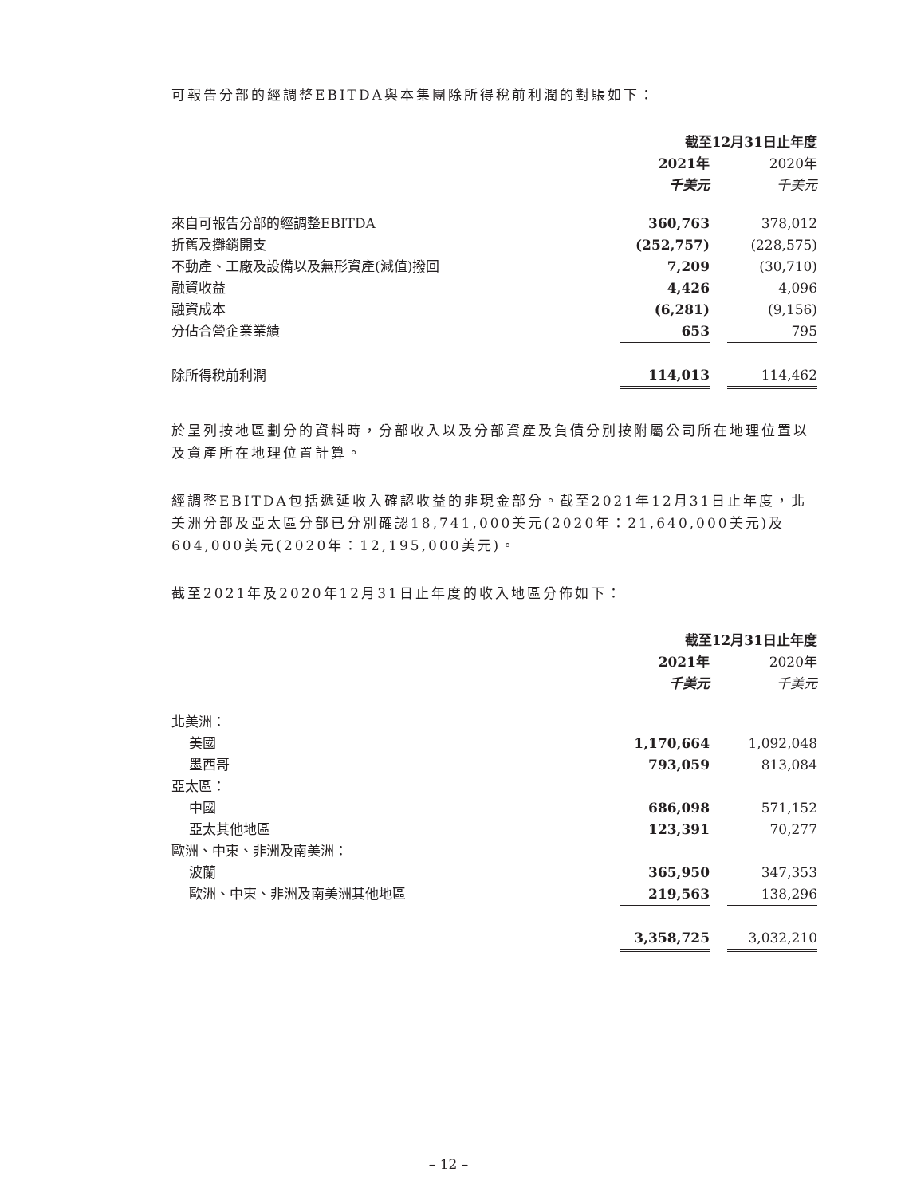可報告分部的經調整EBITDA與本集團除所得稅前利潤的對賬如下：
| | 截至12月31日止年度 | | |
| --- | --- | --- | --- |
| | 2021年 | | 2020年 |
| | 千美元 | | 千美元 |
| 來自可報告分部的經調整EBITDA | 360,763 | | 378,012 |
| 折舊及攤銷開支 | (252,757) | | (228,575) |
| 不動產、工廠及設備以及無形資產(減值)撥回 | 7,209 | | (30,710) |
| 融資收益 | 4,426 | | 4,096 |
| 融資成本 | (6,281) | | (9,156) |
| 分佔合營企業業績 | 653 | | 795 |
| 除所得稅前利潤 | 114,013 | | 114,462 |
於呈列按地區劃分的資料時，分部收入以及分部資產及負債分別按附屬公司所在地理位置以及資產所在地理位置計算。
經調整EBITDA包括遞延收入確認收益的非現金部分。截至2021年12月31日止年度，北美洲分部及亞太區分部已分別確認18,741,000美元(2020年：21,640,000美元)及604,000美元(2020年：12,195,000美元)。
截至2021年及2020年12月31日止年度的收入地區分佈如下：
| | 截至12月31日止年度 | | |
| --- | --- | --- | --- |
| | 2021年 | | 2020年 |
| | 千美元 | | 千美元 |
| 北美洲： | | | |
| 美國 | 1,170,664 | | 1,092,048 |
| 墨西哥 | 793,059 | | 813,084 |
| 亞太區： | | | |
| 中國 | 686,098 | | 571,152 |
| 亞太其他地區 | 123,391 | | 70,277 |
| 歐洲、中東、非洲及南美洲： | | | |
| 波蘭 | 365,950 | | 347,353 |
| 歐洲、中東、非洲及南美洲其他地區 | 219,563 | | 138,296 |
| | 3,358,725 | | 3,032,210 |
– 12 –